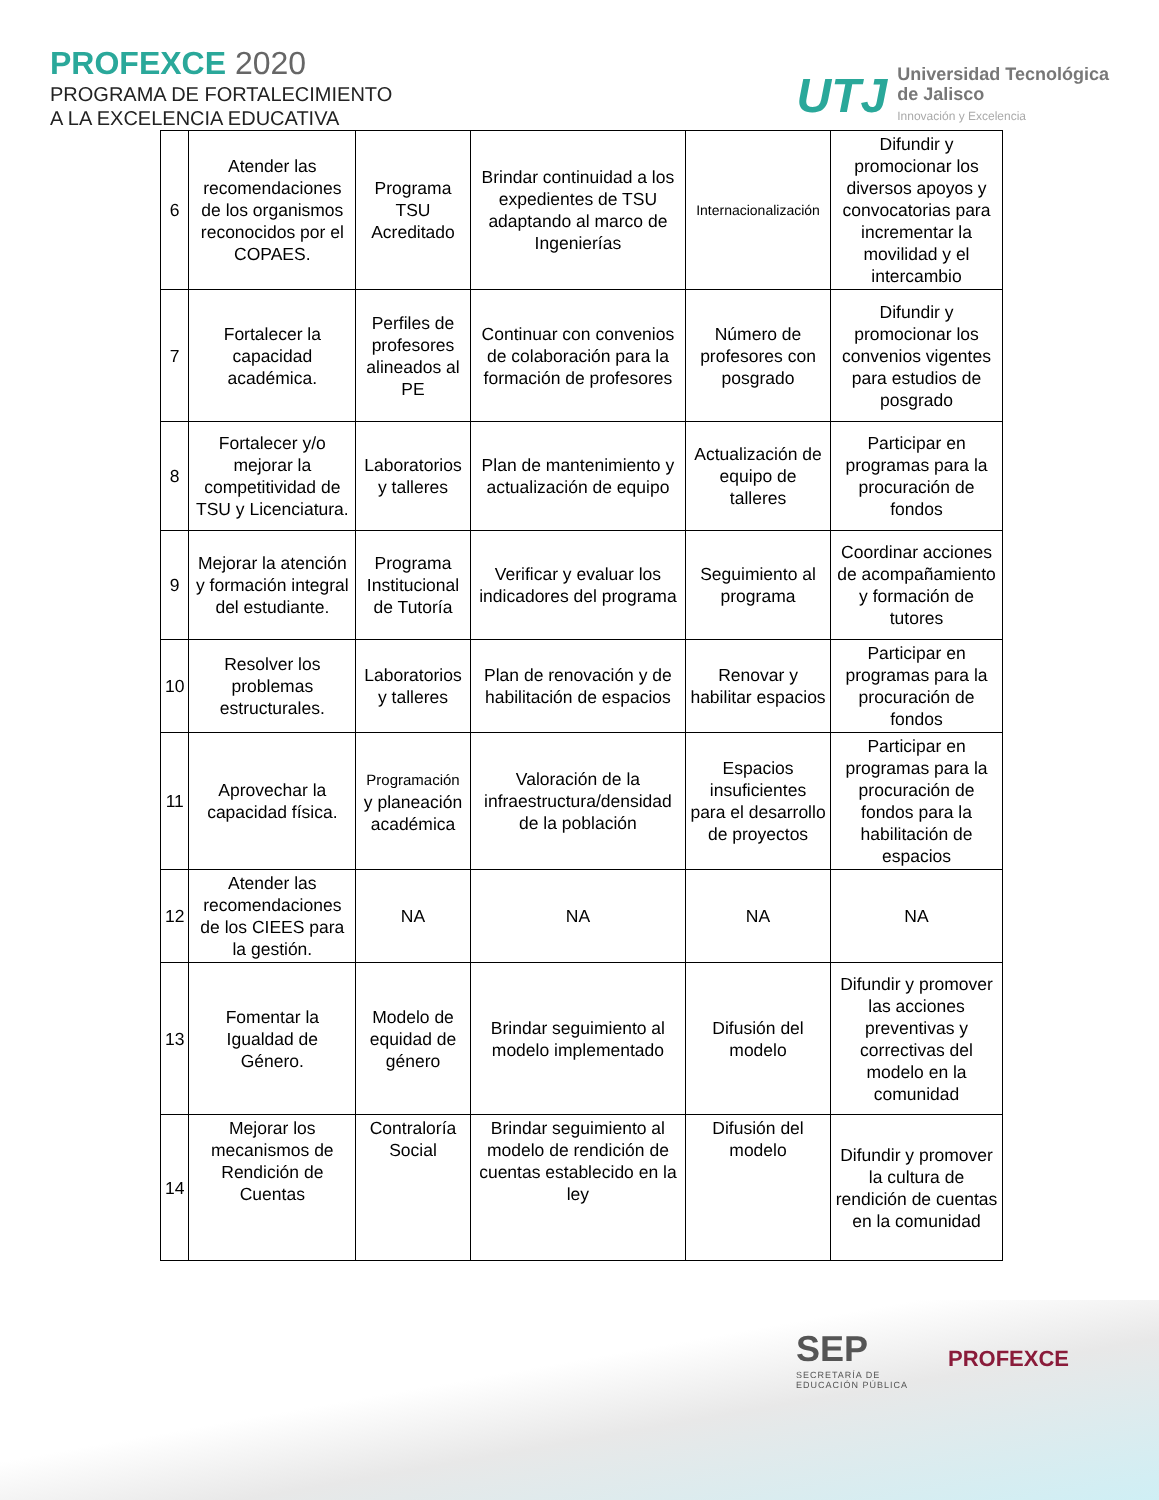PROFEXCE 2020
PROGRAMA DE FORTALECIMIENTO
A LA EXCELENCIA EDUCATIVA
UTJ
Universidad Tecnológica
de Jalisco
Innovación y Excelencia
| 6 | Atender las recomendaciones de los organismos reconocidos por el COPAES. | Programa TSU Acreditado | Brindar continuidad a los expedientes de TSU adaptando al marco de Ingenierías | Internacionalización | Difundir y promocionar los diversos apoyos y convocatorias para incrementar la movilidad y el intercambio |
| 7 | Fortalecer la capacidad académica. | Perfiles de profesores alineados al PE | Continuar con convenios de colaboración para la formación de profesores | Número de profesores con posgrado | Difundir y promocionar los convenios vigentes para estudios de posgrado |
| 8 | Fortalecer y/o mejorar la competitividad de TSU y Licenciatura. | Laboratorios y talleres | Plan de mantenimiento y actualización de equipo | Actualización de equipo de talleres | Participar en programas para la procuración de fondos |
| 9 | Mejorar la atención y formación integral del estudiante. | Programa Institucional de Tutoría | Verificar y evaluar los indicadores del programa | Seguimiento al programa | Coordinar acciones de acompañamiento y formación de tutores |
| 10 | Resolver los problemas estructurales. | Laboratorios y talleres | Plan de renovación y de habilitación de espacios | Renovar y habilitar espacios | Participar en programas para la procuración de fondos |
| 11 | Aprovechar la capacidad física. | Programación y planeación académica | Valoración de la infraestructura/densidad de la población | Espacios insuficientes para el desarrollo de proyectos | Participar en programas para la procuración de fondos para la habilitación de espacios |
| 12 | Atender las recomendaciones de los CIEES para la gestión. | NA | NA | NA | NA |
| 13 | Fomentar la Igualdad de Género. | Modelo de equidad de género | Brindar seguimiento al modelo implementado | Difusión del modelo | Difundir y promover las acciones preventivas y correctivas del modelo en la comunidad |
| 14 | Mejorar los mecanismos de Rendición de Cuentas | Contraloría Social | Brindar seguimiento al modelo de rendición de cuentas establecido en la ley | Difusión del modelo | Difundir y promover la cultura de rendición de cuentas en la comunidad |
SEP
SECRETARÍA DE
EDUCACIÓN PÚBLICA
PROFEXCE